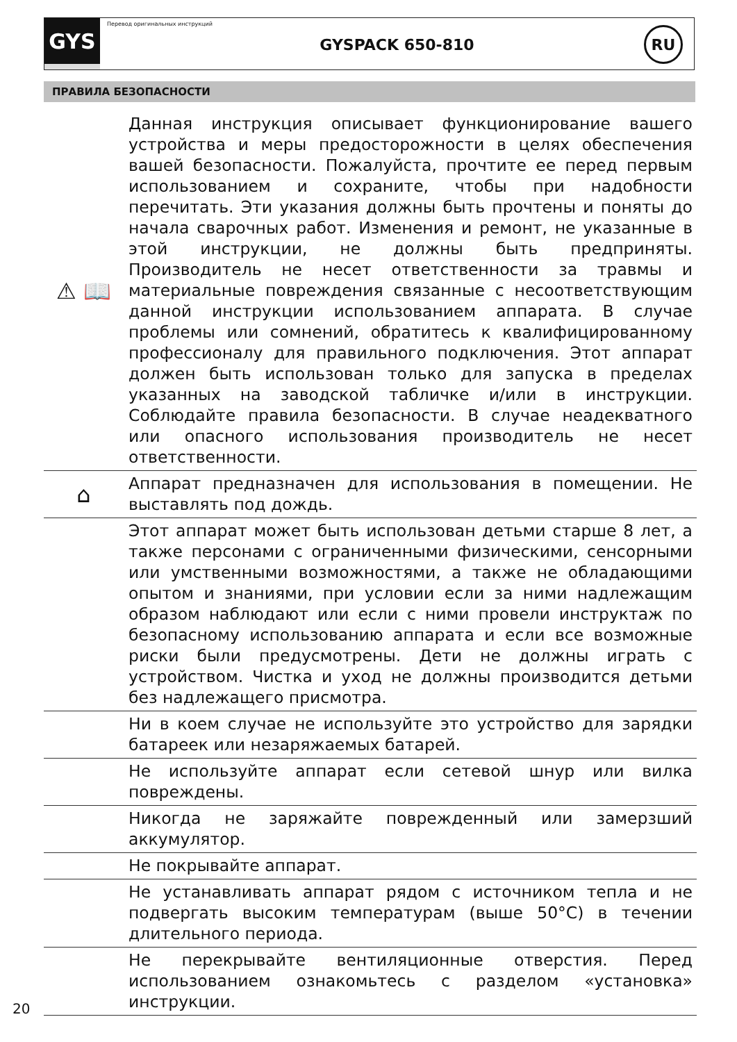GYS
Перевод оригинальных инструкций
GYSPACK 650-810
RU
ПРАВИЛА БЕЗОПАСНОСТИ
⚠ 📖
Данная инструкция описывает функционирование вашего устройства и меры предосторожности в целях обеспечения вашей безопасности. Пожалуйста, прочтите ее перед первым использованием и сохраните, чтобы при надобности перечитать. Эти указания должны быть прочтены и поняты до начала сварочных работ. Изменения и ремонт, не указанные в этой инструкции, не должны быть предприняты. Производитель не несет ответственности за травмы и материальные повреждения связанные с несоответствующим данной инструкции использованием аппарата. В случае проблемы или сомнений, обратитесь к квалифицированному профессионалу для правильного подключения. Этот аппарат должен быть использован только для запуска в пределах указанных на заводской табличке и/или в инструкции. Соблюдайте правила безопасности. В случае неадекватного или опасного использования производитель не несет ответственности.
⌂
Аппарат предназначен для использования в помещении. Не выставлять под дождь.
Этот аппарат может быть использован детьми старше 8 лет, а также персонами с ограниченными физическими, сенсорными или умственными возможностями, а также не обладающими опытом и знаниями, при условии если за ними надлежащим образом наблюдают или если с ними провели инструктаж по безопасному использованию аппарата и если все возможные риски были предусмотрены. Дети не должны играть с устройством. Чистка и уход не должны производится детьми без надлежащего присмотра.
Ни в коем случае не используйте это устройство для зарядки батареек или незаряжаемых батарей.
Не используйте аппарат если сетевой шнур или вилка повреждены.
Никогда не заряжайте поврежденный или замерзший аккумулятор.
Не покрывайте аппарат.
Не устанавливать аппарат рядом с источником тепла и не подвергать высоким температурам (выше 50°C) в течении длительного периода.
Не перекрывайте вентиляционные отверстия. Перед использованием ознакомьтесь с разделом «установка» инструкции.
20